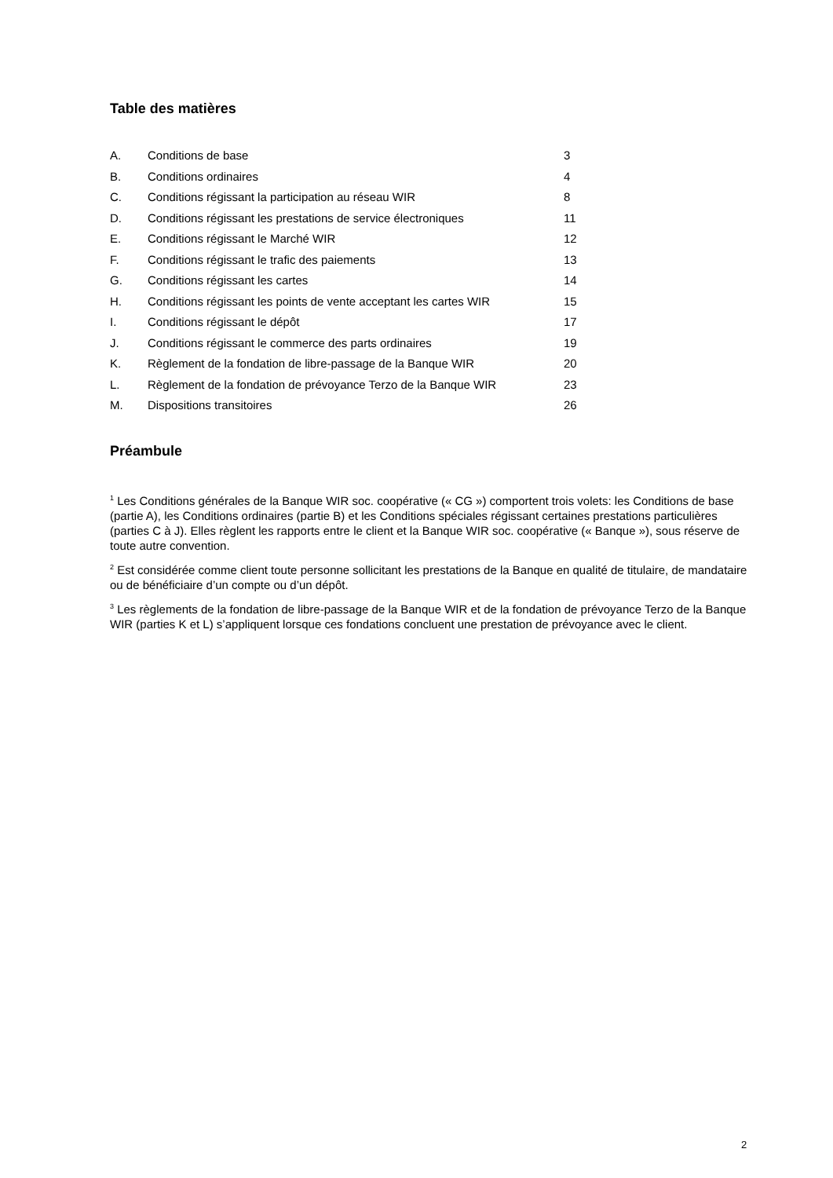Table des matières
| A. | Conditions de base | 3 |
| B. | Conditions ordinaires | 4 |
| C. | Conditions régissant la participation au réseau WIR | 8 |
| D. | Conditions régissant les prestations de service électroniques | 11 |
| E. | Conditions régissant le Marché WIR | 12 |
| F. | Conditions régissant le trafic des paiements | 13 |
| G. | Conditions régissant les cartes | 14 |
| H. | Conditions régissant les points de vente acceptant les cartes WIR | 15 |
| I. | Conditions régissant le dépôt | 17 |
| J. | Conditions régissant le commerce des parts ordinaires | 19 |
| K. | Règlement de la fondation de libre-passage de la Banque WIR | 20 |
| L. | Règlement de la fondation de prévoyance Terzo de la Banque WIR | 23 |
| M. | Dispositions transitoires | 26 |
Préambule
<sup>1</sup> Les Conditions générales de la Banque WIR soc. coopérative (« CG ») comportent trois volets: les Conditions de base (partie A), les Conditions ordinaires (partie B) et les Conditions spéciales régissant certaines prestations particulières (parties C à J). Elles règlent les rapports entre le client et la Banque WIR soc. coopérative (« Banque »), sous réserve de toute autre convention.
<sup>2</sup> Est considérée comme client toute personne sollicitant les prestations de la Banque en qualité de titulaire, de mandataire ou de bénéficiaire d’un compte ou d’un dépôt.
<sup>3</sup> Les règlements de la fondation de libre-passage de la Banque WIR et de la fondation de prévoyance Terzo de la Banque WIR (parties K et L) s’appliquent lorsque ces fondations concluent une prestation de prévoyance avec le client.
2